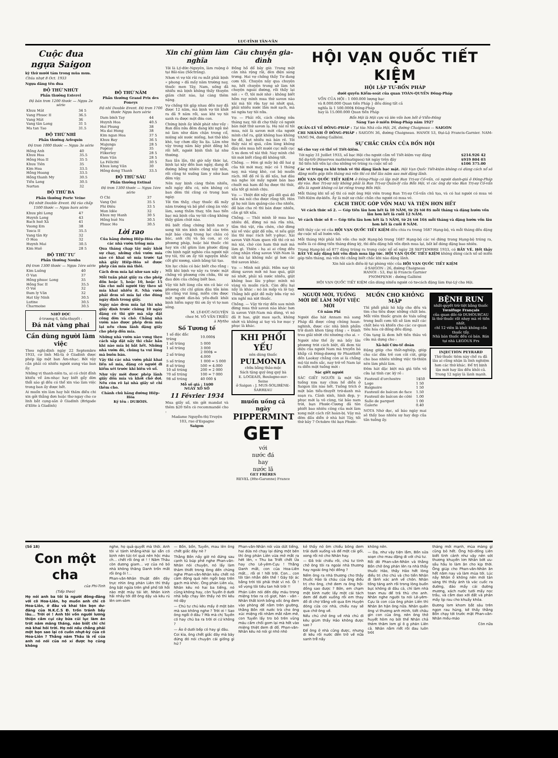LỤC-TỈNH TÂN-VĂN
Cuộc đua ngựa Saigon
kỳ thứ mười tám trong mùa mưa.
Chúa nhựt 8 Oct. 1933
Ngựa đăng tên đua
ĐỘ THỨ NHỨT
Phần thưởng Esterel
Độ bán trơn 1200 thước — Ngựa 2e série
| Khuu Mát | 34 5 |
| Vang Phuoc II | 36.5 |
| Vang Mát | 36 |
| Vang tân Long | 31 5 |
| Ma tan Tao | 31.5 |
ĐỘ THỨ NHÌ
Phần thưởng Arlequin
Độ trơn 1000 thước — Ngựa 3e série
| Hồng Anh | 40 |
| Khuu Hoa | 35.5 |
| Hồng Hoa II | 35 5 |
| Khuu Tiên | 35 |
| Kim Hoa | 33.5 |
| Hồng Hoang | 33.5 |
| Hồng thanh My | 30.5 |
| Tiều Long | 30.5 |
| Norton | 32 |
ĐỘ THỨ BA
Phần thưởng Porte Veine
Độ nhứt Double Event. Độ rào chấp 1500 thước — Ngựa hors série
| Khuu phi Long | 47 |
| Huynh Long | 43 |
| Bach huê Xã | 41 |
| Vuong Em | 38 |
| Tosca II | 35.5 |
| Vang tân Ky | 32 |
| O Hoa | 32 |
| Huynh Mai | 30.5 |
| Kim Huê | 28 5 |
ĐỘ THỨ TƯ
Phần thưởng Nouba
Độ trơn 1300 thước — Ngựa 1ère série
| Kim Luông | 40 |
| O Van | 37 |
| Hồng phuoc Long | 35 |
| Hồng Soc II | 35.5 |
| O Voi | 32 |
| Đam ly Văn | 32 |
| Hat tây Ninh | 30.5 |
| Lutine | 30.5 |
| Charmoise | 30.5 |
NHỚ ĐỌC
ở trương 6, tiểu-thuyết :
Đá nát vàng phai
Cần dùng người làm việc
Theo nghị-định ngày 22 Septembre 1933, cơ linh Mã-tà ở Giadinh được phép lập một ban Âm-nhạc. Bởi vậy cần phải có nhiều người sung vào ban ấy.
Những vị thanh-niên ta, ai có chút đỉnh khiếu về âm-nhạc hay biết gẩy đờn thổi sáo gì đều có thể xin vào làm việc trong ban ấy được hết.
Ai muốn xin làm hay hỏi thăm điều chi xin gởi thẳng đơn hoặc thơ ngay cho cơ linh bắt cọng-sản ở Giadinh (Brigade d'Elite à Giadinh)
ĐỘ THỨ NĂM
Phần thưởng Grand Prix des Poneys
Độ nhì Double Event. Độ trơn 1700 thước Ngựa hors série
| Dam binh Tay | 44 |
| Huynh Hoa | 40.5 |
| Hoi Phung | 38 |
| Ma dai Hung | 38 |
| Kim ngan Hoa | 37 5 |
| Khuu Bay | 36 5 |
| Majunga | 28 5 |
| Popéay | 35 |
| Filkerley | 28 5 |
| Đam Văn | 28 5 |
| La Félicité | 30 5 |
| Khuu long Văn | 30 |
| Hồng dong Thanh | 33.5 |
ĐỘ THỨ SÁU
Phần thưởng Estinal
Độ trơn 1300 thước — Ngựa 1ère série
| O Chi | 37 |
| Vang Qui | 35 5 |
| Phi Điêu | 33 5 |
| Mon Idée | 32 |
| Khuu my Hanh | 30 5 |
| Hồng huê Nu | 30.5 |
| Phuoc Ho | 30.5 |
Lời rao
Của hãng đường Hiệp-Hòa cho các nhà vườn trồng mía
Qua tháng chạp tây mấy khởi sự chạy, những chủ vườn mía nào có khai số mía trước tại nhà giấy Hiệp-Hòa sẽ được phép cân mía mà thôi.
Cách đem mía lại như sau nầy :
Mỗi tuần phát giấy ra cho phép đốn hoặc 5, hoặc 10, hoặc 15 tấn cho mỗi người tùy theo số mía khai nhiều ít. Nhà vườn phải đem số mía lại cho đúng ngày định trong giấy.
Ngày nào đem mía lại thì nhà giấy định trước chừng 10 ngày đặng có thì giờ mà sắp đặt công đờn và chở. Chẳng nhà vườn nào được phép đem mía lại nếu chưa lãnh đặng giấy cho phép đốn mía.
Những nhà vườn nào vưng theo cách sắp đặt nầy thì chắc hẳn khi nào mía bị bắt hết. Những nhà vườn đó, chúng ta vui lòng mà buôn bán.
Vậy thì các nhà vườn phải khai liền số mía, đặng có người đi kiểm xét trước khi biên vô sổ.
Như vậy mới được phép lãnh giấy đốn mía và khởi chở đợi. Nếu còn rõ lại nhà giấy sẽ chỉ thêm cho.
Chánh chủ hãng đường Hiệp-Hòa
Ký tên : DUBOIS.
Xin chỉ giùm làm nghĩa
Tôi là Lý-đức-Nguyên, làm ruộng ở tại Bãi-xàu (Sốctrăng).
Nhơn vì vợ tôi rủi ro mắt phải bịnh « phong » đã mấy năm trường nay, thuốc men Tây, Nam, uống đã nhiều mà bịnh không thấy thuyên giảm chút nào, lại càng thêm nặng.
Vợ chồng tôi gặp nhau đến nay đã được 12 năm, mà bịnh vợ tôi khởi ra đã 9 năm rồi, sau khi vợ tôi sanh ra được một đứa con.
Chứng bịnh ấy khởi phát như vầy : Ban đầu nửa đêm đang khi ngủ mê nó làm như đám chặn trong cổ, miệng sôi nước miếng, hơi thở khò khè, tay chơn dãy lia lịa. Lâm như vậy trong năm bảy phút đồng hồ rồi hết, người bịnh tỉnh lại như thường.
Sau lần lần, thì giờ nầy thức lại, bịnh lại xảy đến ban ngày, đang đi đường bỗng nhiên cũng xây xẩm, rồi cũng té xuống làm y như ban đêm vậy.
Nên nay bịnh càng thêm nhiều, mỗi ngày đều có, nên không có ban đêm thì cũng có trong ban ngày.
Tôi tìm thầy, chạy thuốc đã mấy năm trường và bỏ phế công ăn việc làm, song thấm thay, tốn hao tiền bạc mà bịnh của vợ tôi cũng không thấy giảm chút nào.
Đã biết rằng chứng bịnh nan y song tôi xin kính xin bổ cáo trên mặt báo cùng trong lục châu có bác, anh chị và bà con, ai có phương pháp, hoặc bài thuốc chi hay xin chỉ giùm làm phước đặng cứu bịnh ngặt nghèo của người nội trợ tôi, thì ơn ấy tôi nguyện khắc cốt ghi xương, sánh bằng tái tạo.
Xin lục châu có bác biết cho rằng : Mỗi khi bịnh vợ xảy ra trước mặt chồng vô phương cứu chữa, thì sự đau đớn của chồng biết bao.
Vậy tôi hết lòng cầu xin cô bác có phương chi chỉ giùm đâu tốn kém tôi cũng vui lòng, miễn cứu được một người đàn-bà yếu-đuối khỏi bịnh hiểm nguy thì ơn ấy vì tợ non sông.
M. LÝ-ĐỨC-NGUYÊN
chez M. VÕ VĂN-TRIỀU
à Mytho
Số Tương tế
| 1 số độc đắc trúng | 10.000$ |
| 1 số trúng | 5 000 |
| 1 số trúng | 3 000 |
| 2 số trúng | 2 000$ = 4.000 |
| 5 số trúng | 1 000 = 5 000 |
| 8 số trúng | 500 = 4.000 |
| 10 số trúng | 200 = 2 000 |
| 70 số trúng | 100 = 7 000 |
| 98 số trúng | 40 000 $ |
Mỗ số giá : 1$00
NGÀY XỔ SỐ
11 Février 1934
Mua giấy số, xin gởi mandat và thêm $20 tiền cò recommandé cho :
Madame Nguyễn-thị-Truyện
103, rue d'Espagne
Saigon
Câu chuyện gia-đình
Đồng hồ đổ bảy giờ. Trong một căn nhà rộng rãi, đèn điện sáng trưng. Hai vợ chồng thầy Tư đang cơm tối. Chuyện nầy qua chuyện nọ, hết chuyện trong sở làm tới chuyện ngoài đường, rồi thầy lại nói : « Ờ, tôi mới nhớ : không biết hồm ray mình mua thứ savon nào xài mà tôi rửa tay nó nhớt quá, phải nhiều nước lắm mới sạch, mà nó ngứa tay tôi nữa.
Vợ. — Phải rồi, cách chừng nửa tháng nay, tôi đi chợ thấy có người bán một thứ savon lạ. Họ nài nỉ tôi mua, nói là savon mới của người mình chế ra, giặt không hao không hư đồ, bọt nhiều mà bán rẻ. Tôi thấy nài nỉ quá, cầm lòng không đậu nên mua hết mười cục mỗi cục 5 xu đem về xài thử. Nay mình chê tôi mới biết rằng đồ không tốt.
Chồng. — Hèn gì mấy bộ đồ hai g của tôi mới may, mặc có 1 tháng nay, mà vàng khè, coi bộ muốn rách. Hễ đồ rẻ là đồ xấu, hơi đâu mà nghe lời mấy người bán bao chuốt mà ham đồ họ được thì thôi, xấu tốt gì mình chịu.
Vợ. — Thiệt đời nầy giả dối quá đồ xấu mà nói cho được rằng tốt. Hèn gì họ nói làm quảng-cáo cho nhiều, đồ bán cho rẻ thì bán được nhiều, cần gì tốt xấu.
Chồng. — Thôi mình lỡ mua bao nhiêu đồ, đừng nó mà rửa nhà, tắm thú vật, rửa chén, chớ đừng xài về việc giặt đồ nữa, vì nếu giặt lâu thì mục rách hết y-phục. Xài savon Việt-Nam quen rồi thì cứ nó mà xài, chớ còn ham thứ mới mà làm gì. Thiên - hạ ai ai cũng đều công nhận rằng savon Việt-Nam là tốt mà lại không mắc gì hơn các thứ savon khác.
Vợ. — Mình nói phải. Hồm nay tôi dùng savon mới nó hao quá, giặt nó nhớt, phải xả nước nhiều, giặt không bao lâu y-phục mình nó vàng và muốn rách. Còn đều hại nầy là khác : nó ăn mốp và lở tay. Thắng bồi giặt đồ mấy bữa rày nó xin nghỉ mà xứt thuốc.
Chồng. — Vậy từ rày đến sau mình đừng mua thứ savon nào khác hơn là savon Việt-Nam mà dùng, vì nó đã ít hao, giặt mau sạch, không nhớt và không ai tay và hư mục y phục là khác.
KHI PHỔI YẾU
nên dùng thuốc
PULMONIA
chữa bằng thảo-mộc
Sách tặng quý ông quý bà
E. LOGEAIS, Boulogne-sur-Seine
ở Saigon : J. MUS-SOLIBÈNE-SARREAU
muốn uống cả ngày
PIPPERMINT
GET
với
nước đá
hay
nước lã
GET FRÈRES
REVEL (Hte-Garonne) France
HỘI VẠN QUỐC TIẾT KIỆM
HỘI LẬP TƯ-BỔN PHÁP
dưới quyền Kiểm-soát của quan TOÀN-QUYỀN Đông-Pháp
VỐN CỦA HỘI : 1 000.000 lượng bạc
và 8.000.000 Quan tiền Pháp } đều đóng tất cả
nghĩa là 1 500.000$ Đông-Pháp
hay là 15.000.000 Quan tiền Pháp
Bổn Hội là Hội cựu và lớn vốn hơn hết ở Viễn-Đông
Sáng Tạo ở miền Đông-Pháp năm 1927
QUẢN-LÝ VỀ ĐÔNG-PHÁP : Tại tòa Nhà của Hội, 26, đường Chaigneau — SAIGON
CHI NHÁNH Ở ĐÔNG-PHÁP : SAIGON 36, đường Chaigneau. HANOI 53, Đại-Lộ Francis-Garnier. NAM-VANG 94, đường Galliéni.
SỰ CHẮC CHẮN CỦA BỔN HỘI
Số cho vay có thế về Tiết-kiệm.
| Tới ngày 31 Juillet 1933, số bạc Hội cho người cầm về Tiết-kiệm vay đặng | $214.926 42 |
| Số dự-trữ (Réserves mathématiques) tới ngày trên đây | $919 804 03 |
| Số tiền hồi vốn lại cho những vé trúng ra cuộc xổ số | $106 375.00 |
Các vé trúng ra khi trình vé thì đặng lãnh bạc mặt. Hội Vạn Quốc Tiết-kiệm không có dùng cách xổ số đặng miễn góp tiền tháng mà vốn thì có thể lâu năm sau mới đặng lãnh.
HỘI VẠN QUỐC TIẾT KIỆM ở Đông-Pháp có lập một Ban Trị-sự Cố-vấn, có người danh-giá ở Đông-Pháp dự vào. Ban Trị-sự nầy không phải là Ban Trị-sự Quản-lý của Bổn Hội, vì các ông dự vào Ban Trị-sự Cố-vấn đều là người không có lợi riêng trong Bổn Hội.
Mỗi tháng khi xổ số thì có một ông Hội viên trong Ban Trị-sự Cố-vấn chủ tọa, và có hai người có mua vé Tiết-Kiệm dự-kiến. Ấy là một sự chắc chắn cho người có mua vé.
CÁCH THỨC GÓP VỐN MAU VÀ TIỆN HƠN HẾT
Vé cách thức số 2. — Góp tiền lâu hơn hết là 10 NĂM, từ 2$ tới 8$ mỗi tháng và đặng hườn vốn lâu hơn hết là cuối 12 NĂM.
Vé cách thức số 8 — Góp tiền lâu hơn hết là 5 NĂM, từ 2$ tới 16$ mỗi tháng và đặng hườn vốn lâu hơn hết là cuối 8 NĂM.
Hết thảy các vé của HỘI VẠN QUỐC TIẾT KIỆM đều chia ra trong 1687 Hạng-bộ, và mỗi tháng đều đặng dự cuộc xổ số hườn vốn.
Mỗi tháng Hội phải hồi vốn cho một Hạng-bộ trong 1687 Hạng-bộ các vé đứng trong Hạng-bộ trúng ra, miễn là có đóng tiền tháng đúng kỳ, thì đều đặng hồi vốn định mua lại, bất kể đóng đặng bao nhiêu.
Trong Hạng-bộ số 877 đặng trúng ra trong cuộc xổ số ngày 28 SEPTEMBRE 1933, có BẢY VÉ. Hết thảy BẢY VÉ nầy đặng hồi vốn định mua lập tức. HỘI VẠN QUỐC TIẾT KIỆM không dùng cách xổ số miễn góp tiền tháng, mà vốn thì chẳng biết chắc khi nào đặng lãnh.
Xin hỏi sách điều-lệ tại phòng việc của HỘI VẠN QUỐC TIẾT KIỆM
ở SAIGON : 26, đường Chaigneau
HANOI : 53, Đại lộ Francis Garnier
PNOMPENH : đường Galliéni
HỘI VẠN QUỐC TIẾT KIỆM cần dùng nhiều người có tư-cách đặng làm Đại-Lý cho Hội.
NGƯỜI MỚI, TUỒNG MỚI ĐỀ LÀM MỘT VIỆC MỚI
Cô năm Phỉ
Người đào hát Annam mà sang Pháp đã được công chúng hoan-nghinh, được các nhà bình phẩm trứ danh khen tặng rằng : « Đánh treo giải nhứt chi nhường cho ai. »
Người như thế ấy mà bấy lâu phương trời cách biệt, đã đem tài diệu của người Nam mà truyền bá khắp cả Đông-dương từ Phanthiết đến Laokay chẳng còn ai là chẳng mộ tài mến sắc, nay trở về Nam lại ra diễn một tuồng mới :
Sác giết người
SÁC GIẾT NGƯỜI là một tấn tuồng xưa nay chưa hề diễn ở Saigon lần nào hết. Tuồng trích ở một bản tiểu-thuyết trứ-danh mà soạn ra. Cảnh xinh, hình đẹp, y-phục mới lạ vô cùng, tài bảo nam trời, bạn Phước-Cương đã tôn phiết bao nhiêu công của mới làm xong một cách rất hoàn-bị. Vậy mà đêm đầu diễn ở nhà hát Tây, tối thứ bảy 7 Octobre thì bạn Phước-
MUỐN CHO KHỎNG MẬP
Thì phổi phải hô hấp cho đều và tim cho tiêu được những chất béo. Mỗi viên thuốc grain de Vals uống trong buổi cơm tối sẽ làm mất các chất béo và khiến cho các cơ quan tiêu hóa cứ đồng đều đặng.
Cứa tạng là đem hết tiền thâu vô cửa mà dựng cho :
Xã-hội Cứu-tế đoàn
Đặng giúp cho thất-nghiệp, giúp cho các đứa trẻ con côi cút, giúp cho bao nhiêu những việc từ-thiện nên làm phải làm.
Đêm hát đặc biệt mà giá tiền vô cửa lại tính cực kỳ rẻ :
| Fauteuil d'orchestre | 1$50 |
| Loge | 1 50 |
| Baignoire | 1 50 |
| Fauteuil de balcon de face | 1.50 |
| Fauteuil de balcon de côté | 1.00 |
| Salle de parquet | 1 00 |
| Galerie | 0.40 |
NOTA Nhớ đọc, số báo ngày mai sẽ thấy bao nhiêu sự hay đẹp của tấn tuồng ấy.
BỆNH RUN
nhất-quyết trừ tiệt bằng thuốc
Tœnifuge Français
của quan đốc-tờ DUHOURCAU
là thứ thuốc rất nhẹy mà rẻ tiền nhất.
chỉ 12 viên là khỏi không cần thuốc tẩy.
Nhà bán thuốc đều có bán. Bán tại nhà LEGOUX Frs
INJECTION PEYRARD
Thứ thuốc tiêm này chế ra đã lâu ai cũng nhận là linh nghiệm hơn các thứ khác. Để trị bịnh lậu mới hay lâu đều khỏi cả. Trong 12 ngày là lành mạnh.
(Số 18)
Con một cha
của Phi-Tinh
(Tiếp theo)
Họ nói anh ba tôi là người đông-đăng với cô Hoa-Liên, họ muốn anh chỉ cô Hoa-Liên, ở đâu và khai tên bọn dư-đảng của N.K.C.S Đ. trốn tránh bấy lâu... Trời ơi ! Anh tôi vốn người lương thiện cầm cụi cày bừa cũi lục làm ăn trót năm mãng tháng, nào biết chi chi mà khai hỏi trời. Họ nói nếu chẳng phải một bọn sao lại có cuốn nhựt-ký của cô Hoa-Liên ? Thắng năm Thâu là rể của anh nó nói của nó xí được họ cũng không
nghe, họ quả-quyết mà thôi. Anh tôi vì tánh khẳng-khái lại sẵn có bịnh nên tức-trí quá nên hộc máu ch... chết rồi ông ơi ! ! Năm Thâu còn đương giam... vợ của nó bỏ nhà không thăng Danh trốn mất rồi ông ôi !...
Phan-văn-Nhân thuật đến đây trực nhìn ông phán Liên thì thấy ông bật ngửa trên ghế phố tới hồi nào mặt mày tái lét. Nhân kinh hãi nhãy tới đỡ ông dậy và kêu rú lên om-sòm
— Bồn, bồn, Tuyến, mau lên ông chết giấc đây nè ?
Thằng Bồn nầy giờ nó đứng sau cạnh tủ búp phê nghe Phan-văn-Nhân nói chuyện, nó lấy làm thảm thiết trong lòng đến chừng nghe Phan-văn-Nhân kêu chết nó cám động quá nên ngồi bẹp trên gạch mà khóc. Ông phán Liên xỉu, Nhân kêu nó hai ba tiếng, nó cũng không hay, còn Tuyến ở dưới nhà bếp chạy lên thấy nó thì kêu nó dậy
— Chú tư chú kêu mấy ở một bên mà sao không nghe ? Trời ơi ! Sao ông ngồi ở đâu ? Mà mà chị Tuyến có hay chú ba ra trời ơi cứ không ?
— Ảo ở dưới bếp có hay gì đâu.
Coi kìa, ông chết giấc đây mà bây đứng đó nói chuyện cái giống gì hử ?
Phan-văn-Nhân nói vừa dứt tiếng, hai đứa nó chạy lại đứng một bên thì ông phán Liên vừa mở mắt ra hét lên, « Thu ba Triết chết Ủa hay cho Lê-yêm-Cựu ! Thằng Danh mất, con của Hoa-Liên mất... rồi ơi ! hỡi trời. Con... con tôi tân nhẫn đến thế ! Gây tội ác bằng trời tôi phải thát vì nó. Ôi ! số vọng tôi tiêu tan hởi trời !!
Phán Liên nói đến đây máu trong miệng trào ra có giọt, hàn - văn - Nhân thất kinh bồng xốc ông đem vào phòng để nằm trên giường, thằng Bồn rót nước trà cho ông xúc miệng rồi nhăm mắt nằm mê, con Tuyến lấy tro bỏ trên vũng máu cầm chổi gom lại mà hốt vào miệng thiệt đem đi đổ. Phan-văn-Nhân kêu nó nói gì nhỏ nhỏ
kẻ thấy nó ôm chiếu bông đem trải dưới xuống và để một cái gối, xong rồi nó cho Nhân hay.
— Đã trải chiếu rồi, chú tư tính chở ông tôi ra ngoài nhà thương hay ngoài ông hội đồng ?
Nếm ông ra nhà thương cho thầy thuốc Hảo là cháu của ông điều trị cho ông, chớ đem ra ông hội-đồng sao được ? Bởn, em chạm một bình nước lấy một cái tách đem để dưới xuồng rồi em thay đồ đi chợ Vắng với qua Em Huyện đóng cửa coi nhà, chiều nay sẽ qua chở ông về.
Nếu chú chở ông về nhà chú đi kêu giùm thầy Hảo không được sao ?
Để ông ở nhà cũng được, nhưng đi kêu rối nước đến trở về nữa sanh trễ nầy
không nên.
— Dạ, như vậy tiện lắm, Bồn sửa soạn cho mau đặng đi với chú tư.
Rồi đó Phan-văn-Nhân và thằng Bồn chở ông phán lên ra nhà thầy thuốc Hảo, thầy Hảo hết lòng điều trị cho chú và cho tiền Nhân đi lãnh xác anh về chôn. Nhân tống táng anh rồi trong lòng buồn bực không di đâu cả, chỉ làm nhà toan mưu để trả thù cho anh. Nhân nghe người ta nói Lê-yêm-Cựu là con của ông phán Liên thì Nhân ăn hận ông nữa. Nhân quên ông vì thương anh mình, tiết châu gìn con của ông, nên ông thở huyết hôm nọ bởi thế Nhân chả thèm thăm lom gì ô g phán Liên cả. Nhân nằm riết rồi đau luôn trót
tháng mới mạnh, mùa màng gì cũng bỏ hết. Ông hội-đồng Liên biết tình cảnh như vậy nên sót thương khuyến lơn Nhân bớt ưu-sầu hầu lo làm ăn cho kịp thời. Ông giúp cho Phan-văn-Nhân ăn hết năm nay và làm mùa tới. Lúc nầy Nhân ở không nên mới tản sáng thì thấy ánh tà vác cuốc ra đường, đảo mấy cái đường mương, xách nước tưới mấy nọc trầu, và cắm dao xới đất và phân mấy lịp rau cho khuấy khỏa.
Đương lom khom bắt sâu trên ngọn rau húng, kế thấy thằng Bồn chạy tới trước mặt Phan-văn-Nhân mếu-máo
Còn nữa